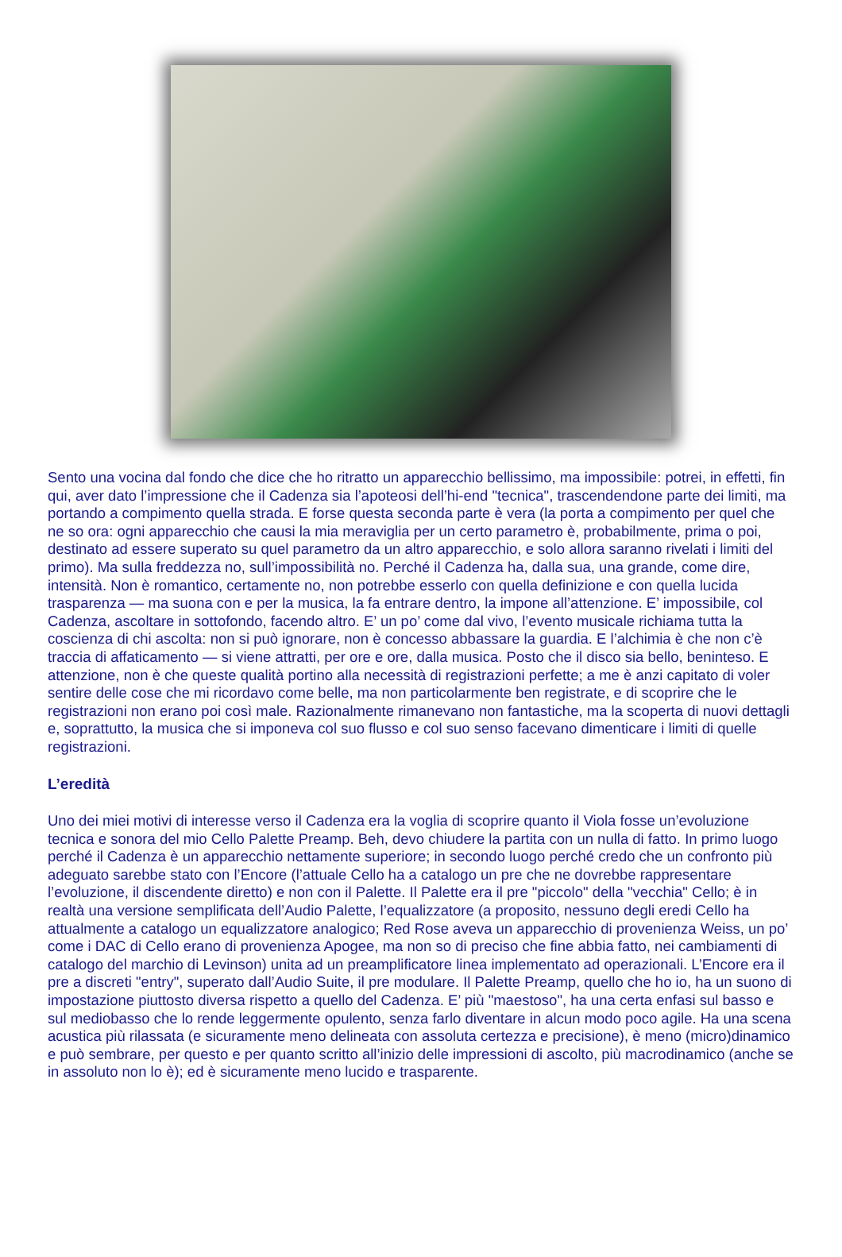Sento una vocina dal fondo che dice che ho ritratto un apparecchio bellissimo, ma impossibile: potrei, in effetti, fin qui, aver dato l’impressione che il Cadenza sia l’apoteosi dell’hi-end "tecnica", trascendendone parte dei limiti, ma portando a compimento quella strada. E forse questa seconda parte è vera (la porta a compimento per quel che ne so ora: ogni apparecchio che causi la mia meraviglia per un certo parametro è, probabilmente, prima o poi, destinato ad essere superato su quel parametro da un altro apparecchio, e solo allora saranno rivelati i limiti del primo). Ma sulla freddezza no, sull’impossibilità no. Perché il Cadenza ha, dalla sua, una grande, come dire, intensità. Non è romantico, certamente no, non potrebbe esserlo con quella definizione e con quella lucida trasparenza — ma suona con e per la musica, la fa entrare dentro, la impone all’attenzione. E’ impossibile, col Cadenza, ascoltare in sottofondo, facendo altro. E’ un po’ come dal vivo, l’evento musicale richiama tutta la coscienza di chi ascolta: non si può ignorare, non è concesso abbassare la guardia. E l’alchimia è che non c’è traccia di affaticamento — si viene attratti, per ore e ore, dalla musica. Posto che il disco sia bello, beninteso. E attenzione, non è che queste qualità portino alla necessità di registrazioni perfette; a me è anzi capitato di voler sentire delle cose che mi ricordavo come belle, ma non particolarmente ben registrate, e di scoprire che le registrazioni non erano poi così male. Razionalmente rimanevano non fantastiche, ma la scoperta di nuovi dettagli e, soprattutto, la musica che si imponeva col suo flusso e col suo senso facevano dimenticare i limiti di quelle registrazioni.
L’eredità
Uno dei miei motivi di interesse verso il Cadenza era la voglia di scoprire quanto il Viola fosse un’evoluzione tecnica e sonora del mio Cello Palette Preamp. Beh, devo chiudere la partita con un nulla di fatto. In primo luogo perché il Cadenza è un apparecchio nettamente superiore; in secondo luogo perché credo che un confronto più adeguato sarebbe stato con l’Encore (l’attuale Cello ha a catalogo un pre che ne dovrebbe rappresentare l’evoluzione, il discendente diretto) e non con il Palette. Il Palette era il pre "piccolo" della "vecchia" Cello; è in realtà una versione semplificata dell’Audio Palette, l’equalizzatore (a proposito, nessuno degli eredi Cello ha attualmente a catalogo un equalizzatore analogico; Red Rose aveva un apparecchio di provenienza Weiss, un po’ come i DAC di Cello erano di provenienza Apogee, ma non so di preciso che fine abbia fatto, nei cambiamenti di catalogo del marchio di Levinson) unita ad un preamplificatore linea implementato ad operazionali. L’Encore era il pre a discreti "entry", superato dall’Audio Suite, il pre modulare. Il Palette Preamp, quello che ho io, ha un suono di impostazione piuttosto diversa rispetto a quello del Cadenza. E’ più "maestoso", ha una certa enfasi sul basso e sul mediobasso che lo rende leggermente opulento, senza farlo diventare in alcun modo poco agile. Ha una scena acustica più rilassata (e sicuramente meno delineata con assoluta certezza e precisione), è meno (micro)dinamico e può sembrare, per questo e per quanto scritto all’inizio delle impressioni di ascolto, più macrodinamico (anche se in assoluto non lo è); ed è sicuramente meno lucido e trasparente.